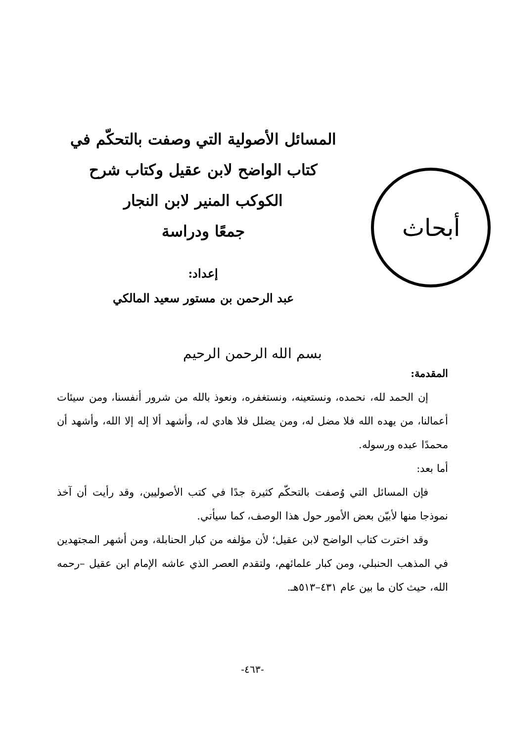أبحاث
المسائل الأصولية التي وصفت بالتحكّم في
كتاب الواضح لابن عقيل وكتاب شرح
الكوكب المنير لابن النجار
جمعًا ودراسة
إعداد:
عبد الرحمن بن مستور سعيد المالكي
بسم الله الرحمن الرحيم
المقدمة:
إن الحمد لله، نحمده، ونستعينه، ونستغفره، ونعوذ بالله من شرور أنفسنا، ومن سيئات أعمالنا، من يهده الله فلا مضل له، ومن يضلل فلا هادي له، وأشهد ألا إله إلا الله، وأشهد أن محمدًا عبده ورسوله.
أما بعد:
فإن المسائل التي وُصفت بالتحكّم كثيرة جدًا في كتب الأصوليين، وقد رأيت أن آخذ نموذجا منها لأبيّن بعض الأمور حول هذا الوصف، كما سيأتي.
وقد اخترت كتاب الواضح لابن عقيل؛ لأن مؤلفه من كبار الحنابلة، ومن أشهر المجتهدين في المذهب الحنبلي، ومن كبار علمائهم، ولتقدم العصر الذي عاشه الإمام ابن عقيل –رحمه الله، حيث كان ما بين عام ٤٣١–٥١٣هـ.
-٤٦٣-